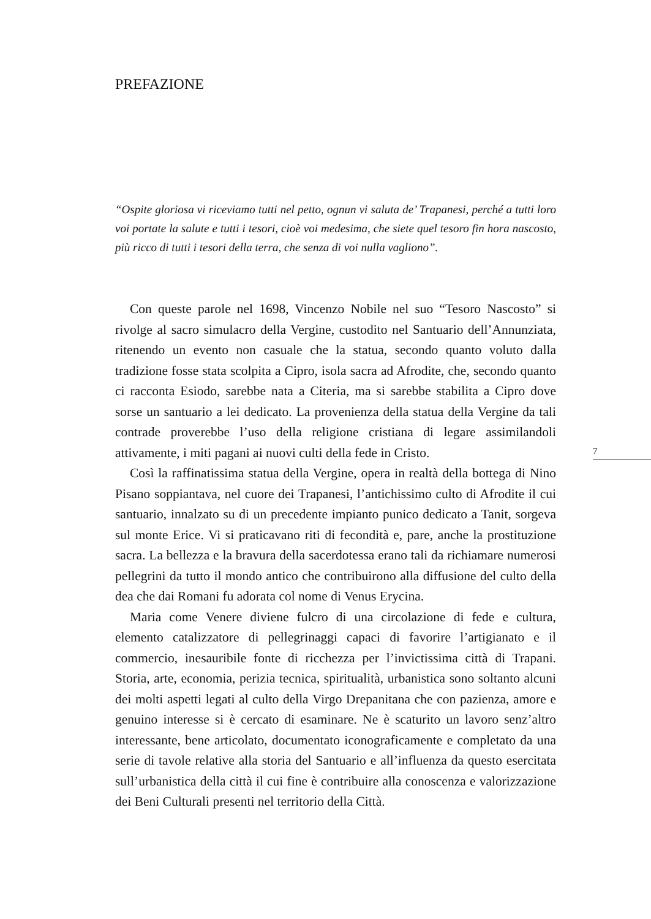PREFAZIONE
“Ospite gloriosa vi riceviamo tutti nel petto, ognun vi saluta de’ Trapanesi, perché a tutti loro voi portate la salute e tutti i tesori, cioè voi medesima, che siete quel tesoro fin hora nascosto, più ricco di tutti i tesori della terra, che senza di voi nulla vagliono”.
Con queste parole nel 1698, Vincenzo Nobile nel suo “Tesoro Nascosto” si rivolge al sacro simulacro della Vergine, custodito nel Santuario dell’Annunziata, ritenendo un evento non casuale che la statua, secondo quanto voluto dalla tradizione fosse stata scolpita a Cipro, isola sacra ad Afrodite, che, secondo quanto ci racconta Esiodo, sarebbe nata a Citeria, ma si sarebbe stabilita a Cipro dove sorse un santuario a lei dedicato. La provenienza della statua della Vergine da tali contrade proverebbe l’uso della religione cristiana di legare assimilandoli attivamente, i miti pagani ai nuovi culti della fede in Cristo.
Così la raffinatissima statua della Vergine, opera in realtà della bottega di Nino Pisano soppiantava, nel cuore dei Trapanesi, l’antichissimo culto di Afrodite il cui santuario, innalzato su di un precedente impianto punico dedicato a Tanit, sorgeva sul monte Erice. Vi si praticavano riti di fecondità e, pare, anche la prostituzione sacra. La bellezza e la bravura della sacerdotessa erano tali da richiamare numerosi pellegrini da tutto il mondo antico che contribuirono alla diffusione del culto della dea che dai Romani fu adorata col nome di Venus Erycina.
Maria come Venere diviene fulcro di una circolazione di fede e cultura, elemento catalizzatore di pellegrinaggi capaci di favorire l’artigianato e il commercio, inesauribile fonte di ricchezza per l’invictissima città di Trapani. Storia, arte, economia, perizia tecnica, spiritualità, urbanistica sono soltanto alcuni dei molti aspetti legati al culto della Virgo Drepanitana che con pazienza, amore e genuino interesse si è cercato di esaminare. Ne è scaturito un lavoro senz’altro interessante, bene articolato, documentato iconograficamente e completato da una serie di tavole relative alla storia del Santuario e all’influenza da questo esercitata sull’urbanistica della città il cui fine è contribuire alla conoscenza e valorizzazione dei Beni Culturali presenti nel territorio della Città.
7